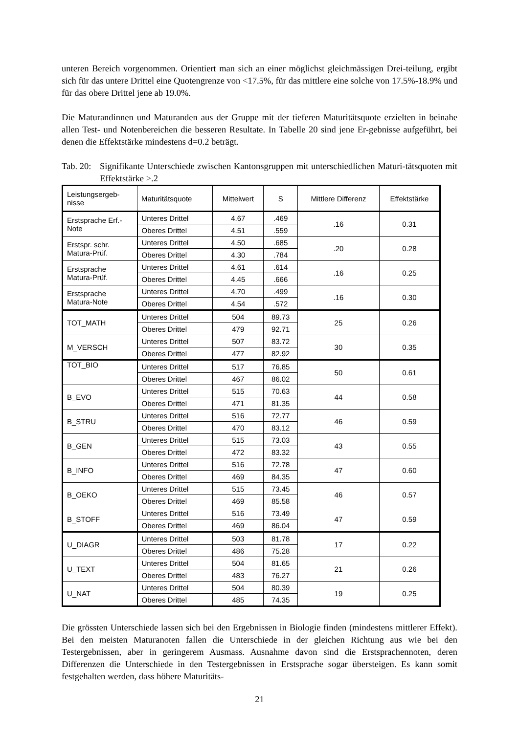unteren Bereich vorgenommen. Orientiert man sich an einer möglichst gleichmässigen Drei-teilung, ergibt sich für das untere Drittel eine Quotengrenze von <17.5%, für das mittlere eine solche von 17.5%-18.9% und für das obere Drittel jene ab 19.0%.
Die Maturandinnen und Maturanden aus der Gruppe mit der tieferen Maturitätsquote erzielten in beinahe allen Test- und Notenbereichen die besseren Resultate. In Tabelle 20 sind jene Er-gebnisse aufgeführt, bei denen die Effektstärke mindestens d=0.2 beträgt.
Tab. 20: Signifikante Unterschiede zwischen Kantonsgruppen mit unterschiedlichen Maturi-tätsquoten mit Effektstärke >.2
| Leistungsergeb-nisse | Maturitätsquote | Mittelwert | S | Mittlere Differenz | Effektstärke |
| --- | --- | --- | --- | --- | --- |
| Erstsprache Erf.-Note | Unteres Drittel | 4.67 | .469 | .16 | 0.31 |
| | Oberes Drittel | 4.51 | .559 | | |
| Erstspr. schr. Matura-Prüf. | Unteres Drittel | 4.50 | .685 | .20 | 0.28 |
| | Oberes Drittel | 4.30 | .784 | | |
| Erstsprache Matura-Prüf. | Unteres Drittel | 4.61 | .614 | .16 | 0.25 |
| | Oberes Drittel | 4.45 | .666 | | |
| Erstsprache Matura-Note | Unteres Drittel | 4.70 | .499 | .16 | 0.30 |
| | Oberes Drittel | 4.54 | .572 | | |
| TOT_MATH | Unteres Drittel | 504 | 89.73 | 25 | 0.26 |
| | Oberes Drittel | 479 | 92.71 | | |
| M_VERSCH | Unteres Drittel | 507 | 83.72 | 30 | 0.35 |
| | Oberes Drittel | 477 | 82.92 | | |
| TOT_BIO | Unteres Drittel | 517 | 76.85 | 50 | 0.61 |
| | Oberes Drittel | 467 | 86.02 | | |
| B_EVO | Unteres Drittel | 515 | 70.63 | 44 | 0.58 |
| | Oberes Drittel | 471 | 81.35 | | |
| B_STRU | Unteres Drittel | 516 | 72.77 | 46 | 0.59 |
| | Oberes Drittel | 470 | 83.12 | | |
| B_GEN | Unteres Drittel | 515 | 73.03 | 43 | 0.55 |
| | Oberes Drittel | 472 | 83.32 | | |
| B_INFO | Unteres Drittel | 516 | 72.78 | 47 | 0.60 |
| | Oberes Drittel | 469 | 84.35 | | |
| B_OEKO | Unteres Drittel | 515 | 73.45 | 46 | 0.57 |
| | Oberes Drittel | 469 | 85.58 | | |
| B_STOFF | Unteres Drittel | 516 | 73.49 | 47 | 0.59 |
| | Oberes Drittel | 469 | 86.04 | | |
| U_DIAGR | Unteres Drittel | 503 | 81.78 | 17 | 0.22 |
| | Oberes Drittel | 486 | 75.28 | | |
| U_TEXT | Unteres Drittel | 504 | 81.65 | 21 | 0.26 |
| | Oberes Drittel | 483 | 76.27 | | |
| U_NAT | Unteres Drittel | 504 | 80.39 | 19 | 0.25 |
| | Oberes Drittel | 485 | 74.35 | | |
Die grössten Unterschiede lassen sich bei den Ergebnissen in Biologie finden (mindestens mittlerer Effekt). Bei den meisten Maturanoten fallen die Unterschiede in der gleichen Richtung aus wie bei den Testergebnissen, aber in geringerem Ausmass. Ausnahme davon sind die Erstsprachennoten, deren Differenzen die Unterschiede in den Testergebnissen in Erstsprache sogar übersteigen. Es kann somit festgehalten werden, dass höhere Maturitäts-
21